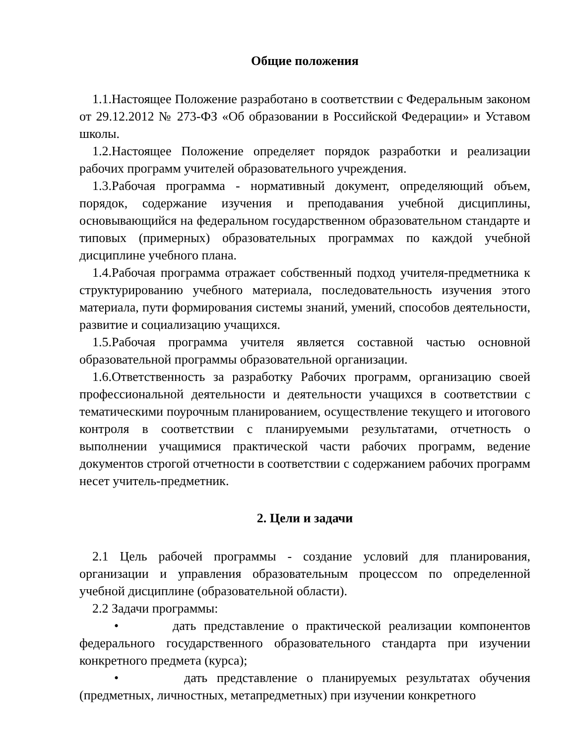Общие положения
1.1.Настоящее Положение разработано в соответствии с Федеральным законом от 29.12.2012 № 273-ФЗ «Об образовании в Российской Федерации» и Уставом школы.
1.2.Настоящее Положение определяет порядок разработки и реализации рабочих программ учителей образовательного учреждения.
1.3.Рабочая программа - нормативный документ, определяющий объем, порядок, содержание изучения и преподавания учебной дисциплины, основывающийся на федеральном государственном образовательном стандарте и типовых (примерных) образовательных программах по каждой учебной дисциплине учебного плана.
1.4.Рабочая программа отражает собственный подход учителя-предметника к структурированию учебного материала, последовательность изучения этого материала, пути формирования системы знаний, умений, способов деятельности, развитие и социализацию учащихся.
1.5.Рабочая программа учителя является составной частью основной образовательной программы образовательной организации.
1.6.Ответственность за разработку Рабочих программ, организацию своей профессиональной деятельности и деятельности учащихся в соответствии с тематическими поурочным планированием, осуществление текущего и итогового контроля в соответствии с планируемыми результатами, отчетность о выполнении учащимися практической части рабочих программ, ведение документов строгой отчетности в соответствии с содержанием рабочих программ несет учитель-предметник.
2. Цели и задачи
2.1 Цель рабочей программы - создание условий для планирования, организации и управления образовательным процессом по определенной учебной дисциплине (образовательной области).
2.2 Задачи программы:
• дать представление о практической реализации компонентов федерального государственного образовательного стандарта при изучении конкретного предмета (курса);
• дать представление о планируемых результатах обучения (предметных, личностных, метапредметных) при изучении конкретного